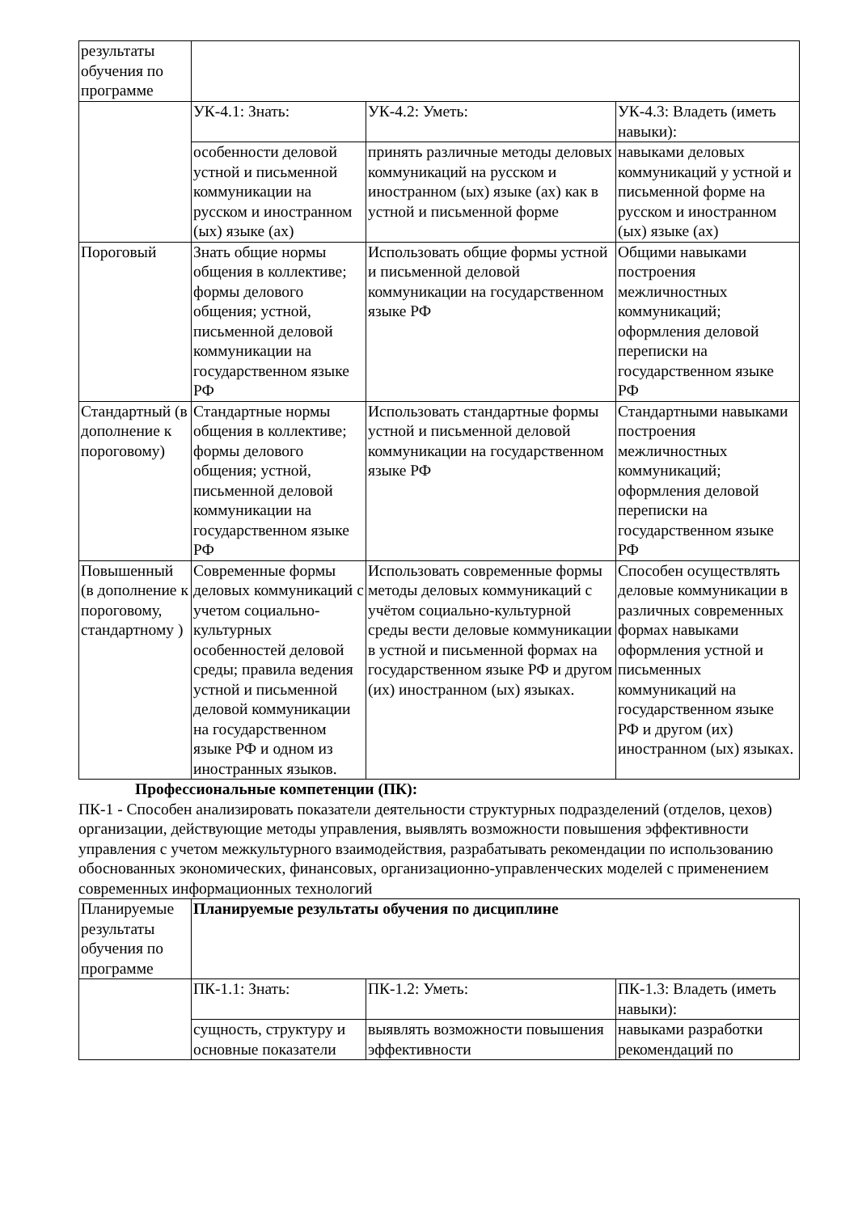| результаты обучения по программе | | | |
| | УК-4.1: Знать: | УК-4.2: Уметь: | УК-4.3: Владеть (иметь навыки): |
| | особенности деловой устной и письменной коммуникации на русском и иностранном (ых) языке (ах) | принять различные методы деловых коммуникаций на русском и иностранном (ых) языке (ах) как в устной и письменной форме | навыками деловых коммуникаций у устной и письменной форме на русском и иностранном (ых) языке (ах) |
| Пороговый | Знать общие нормы общения в коллективе; формы делового общения; устной, письменной деловой коммуникации на государственном языке РФ | Использовать общие формы устной и письменной деловой коммуникации на государственном языке РФ | Общими навыками построения межличностных коммуникаций; оформления деловой переписки на государственном языке РФ |
| Стандартный (в дополнение к пороговому) | Стандартные нормы общения в коллективе; формы делового общения; устной, письменной деловой коммуникации на государственном языке РФ | Использовать стандартные формы устной и письменной деловой коммуникации на государственном языке РФ | Стандартными навыками построения межличностных коммуникаций; оформления деловой переписки на государственном языке РФ |
| Повышенный (в дополнение к пороговому, стандартному ) | Современные формы деловых коммуникаций с учетом социально-культурных особенностей деловой среды; правила ведения устной и письменной деловой коммуникации на государственном языке РФ и одном из иностранных языков. | Использовать современные формы методы деловых коммуникаций с учётом социально-культурной среды вести деловые коммуникации в устной и письменной формах на государственном языке РФ и другом (их) иностранном (ых) языках. | Способен осуществлять деловые коммуникации в различных современных формах навыками оформления устной и письменных коммуникаций на государственном языке РФ и другом (их) иностранном (ых) языках. |
Профессиональные компетенции (ПК):
ПК-1 - Способен анализировать показатели деятельности структурных подразделений (отделов, цехов) организации, действующие методы управления, выявлять возможности повышения эффективности управления с учетом межкультурного взаимодействия, разрабатывать рекомендации по использованию обоснованных экономических, финансовых, организационно-управленческих моделей с применением современных информационных технологий
| Планируемые результаты обучения по программе | Планируемые результаты обучения по дисциплине | | |
| | ПК-1.1: Знать: | ПК-1.2: Уметь: | ПК-1.3: Владеть (иметь навыки): |
| | сущность, структуру и основные показатели | выявлять возможности повышения эффективности | навыками разработки рекомендаций по |